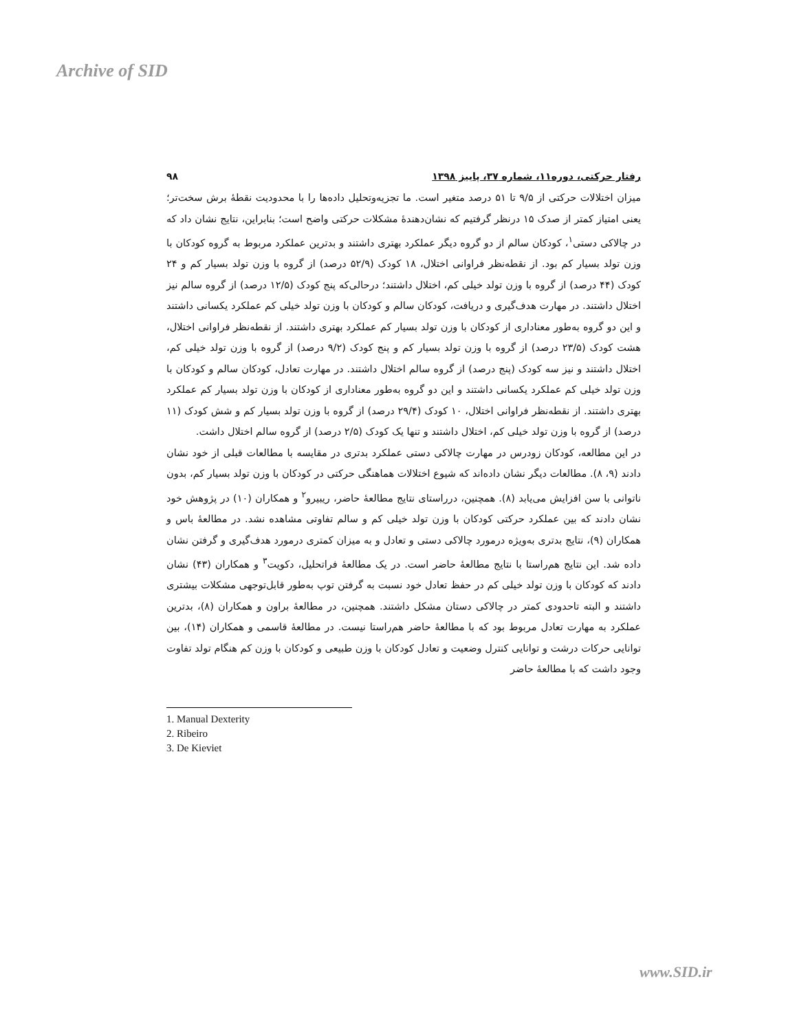Archive of SID
رفتار حرکتی، دوره۱۱، شماره ۳۷، پاییز ۱۳۹۸ ۹۸
میزان اختلالات حرکتی از ۹/۵ تا ۵۱ درصد متغیر است. ما تجزیه‌وتحلیل داده‌ها را با محدودیت نقطهٔ برش سخت‌تر؛ یعنی امتیاز کمتر از صدک ۱۵ درنظر گرفتیم که نشان‌دهندهٔ مشکلات حرکتی واضح است؛ بنابراین، نتایج نشان داد که در چالاکی دستی<sup>۱</sup>، کودکان سالم از دو گروه دیگر عملکرد بهتری داشتند و بدترین عملکرد مربوط به گروه کودکان با وزن تولد بسیار کم بود. از نقطه‌نظر فراوانی اختلال، ۱۸ کودک (۵۲/۹ درصد) از گروه با وزن تولد بسیار کم و ۲۴ کودک (۴۴ درصد) از گروه با وزن تولد خیلی کم، اختلال داشتند؛ درحالی‌که پنج کودک (۱۲/۵ درصد) از گروه سالم نیز اختلال داشتند. در مهارت هدف‌گیری و دریافت، کودکان سالم و کودکان با وزن تولد خیلی کم عملکرد یکسانی داشتند و این دو گروه به‌طور معناداری از کودکان با وزن تولد بسیار کم عملکرد بهتری داشتند. از نقطه‌نظر فراوانی اختلال، هشت کودک (۲۳/۵ درصد) از گروه با وزن تولد بسیار کم و پنج کودک (۹/۲ درصد) از گروه با وزن تولد خیلی کم، اختلال داشتند و نیز سه کودک (پنج درصد) از گروه سالم اختلال داشتند. در مهارت تعادل، کودکان سالم و کودکان با وزن تولد خیلی کم عملکرد یکسانی داشتند و این دو گروه به‌طور معناداری از کودکان با وزن تولد بسیار کم عملکرد بهتری داشتند. از نقطه‌نظر فراوانی اختلال، ۱۰ کودک (۲۹/۴ درصد) از گروه با وزن تولد بسیار کم و شش کودک (۱۱ درصد) از گروه با وزن تولد خیلی کم، اختلال داشتند و تنها یک کودک (۲/۵ درصد) از گروه سالم اختلال داشت.
در این مطالعه، کودکان زودرس در مهارت چالاکی دستی عملکرد بدتری در مقایسه با مطالعات قبلی از خود نشان دادند (۹، ۸). مطالعات دیگر نشان داده‌اند که شیوع اختلالات هماهنگی حرکتی در کودکان با وزن تولد بسیار کم، بدون ناتوانی با سن افزایش می‌یابد (۸). همچنین، درراستای نتایج مطالعهٔ حاضر، ریبیرو<sup>۲</sup> و همکاران (۱۰) در پژوهش خود نشان دادند که بین عملکرد حرکتی کودکان با وزن تولد خیلی کم و سالم تفاوتی مشاهده نشد. در مطالعهٔ باس و همکاران (۹)، نتایج بدتری به‌ویژه درمورد چالاکی دستی و تعادل و به میزان کمتری درمورد هدف‌گیری و گرفتن نشان داده شد. این نتایج هم‌راستا با نتایج مطالعهٔ حاضر است. در یک مطالعهٔ فراتحلیل، دکویت<sup>۳</sup> و همکاران (۴۳) نشان دادند که کودکان با وزن تولد خیلی کم در حفظ تعادل خود نسبت به گرفتن توپ به‌طور قابل‌توجهی مشکلات بیشتری داشتند و البته تاحدودی کمتر در چالاکی دستان مشکل داشتند. همچنین، در مطالعهٔ براون و همکاران (۸)، بدترین عملکرد به مهارت تعادل مربوط بود که با مطالعهٔ حاضر هم‌راستا نیست. در مطالعهٔ قاسمی و همکاران (۱۴)، بین توانایی حرکات درشت و توانایی کنترل وضعیت و تعادل کودکان با وزن طبیعی و کودکان با وزن کم هنگام تولد تفاوت وجود داشت که با مطالعهٔ حاضر
1. Manual Dexterity
2. Ribeiro
3. De Kieviet
www.SID.ir